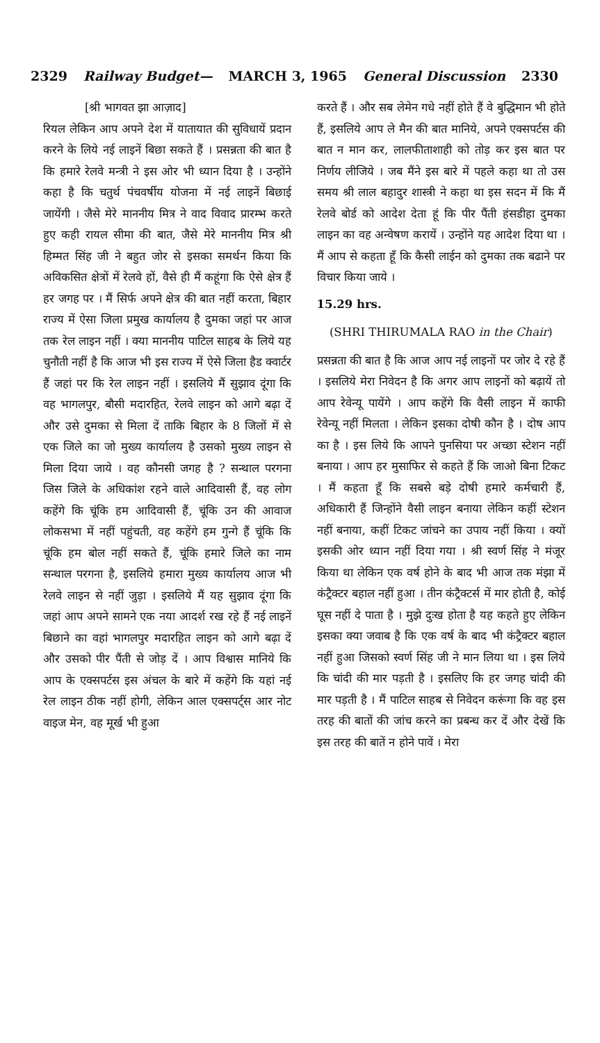2329 Railway Budget— MARCH 3, 1965 General Discussion 2330
[श्री भागवत झा आज़ाद]
रियल लेकिन आप अपने देश में यातायात की सुविधायें प्रदान करने के लिये नई लाइनें बिछा सकते हैं । प्रसन्नता की बात है कि हमारे रेलवे मन्त्री ने इस ओर भी ध्यान दिया है । उन्होंने कहा है कि चतुर्थ पंचवर्षीय योजना में नई लाइनें बिछाई जायेंगी । जैसे मेरे माननीय मित्र ने वाद विवाद प्रारम्भ करते हुए कही रायल सीमा की बात, जैसे मेरे माननीय मित्र श्री हिम्मत सिंह जी ने बहुत जोर से इसका समर्थन किया कि अविकसित क्षेत्रों में रेलवे हों, वैसे ही मैं कहूंगा कि ऐसे क्षेत्र हैं हर जगह पर । मैं सिर्फ अपने क्षेत्र की बात नहीं करता, बिहार राज्य में ऐसा जिला प्रमुख कार्यालय है दुमका जहां पर आज तक रेल लाइन नहीं । क्या माननीय पाटिल साहब के लिये यह चुनौती नहीं है कि आज भी इस राज्य में ऐसे जिला हैड क्वार्टर हैं जहां पर कि रेल लाइन नहीं । इसलिये मैं सुझाव दूंगा कि वह भागलपुर, बौसी मदारहित, रेलवे लाइन को आगे बढ़ा दें और उसे दुमका से मिला दें ताकि बिहार के 8 जिलों में से एक जिले का जो मुख्य कार्यालय है उसको मुख्य लाइन से मिला दिया जाये । वह कौनसी जगह है ? सन्थाल परगना जिस जिले के अधिकांश रहने वाले आदिवासी हैं, वह लोग कहेंगे कि चूंकि हम आदिवासी हैं, चूंकि उन की आवाज लोकसभा में नहीं पहुंचती, वह कहेंगे हम गुन्गे हैं चूंकि कि चूंकि हम बोल नहीं सकते हैं, चूंकि हमारे जिले का नाम सन्थाल परगना है, इसलिये हमारा मुख्य कार्यालय आज भी रेलवे लाइन से नहीं जुड़ा । इसलिये मैं यह सुझाव दूंगा कि जहां आप अपने सामने एक नया आदर्श रख रहे हैं नई लाइनें बिछाने का वहां भागलपुर मदारहित लाइन को आगे बढ़ा दें और उसको पीर पैंती से जोड़ दें । आप विश्वास मानिये कि आप के एक्सपर्टस इस अंचल के बारे में कहेंगे कि यहां नई रेल लाइन ठीक नहीं होगी, लेकिन आल एक्सपर्ट्स आर नोट वाइज मेन, वह मूर्ख भी हुआ
करते हैं । और सब लेमेन गधे नहीं होते हैं वे बुद्धिमान भी होते हैं, इसलिये आप ले मैन की बात मानिये, अपने एक्सपर्टस की बात न मान कर, लालफीताशाही को तोड़ कर इस बात पर निर्णय लीजिये । जब मैंने इस बारे में पहले कहा था तो उस समय श्री लाल बहादुर शास्त्री ने कहा था इस सदन में कि मैं रेलवे बोर्ड को आदेश देता हूं कि पीर पैंती हंसडीहा दुमका लाइन का वह अन्वेषण करायें । उन्होंने यह आदेश दिया था । मैं आप से कहता हूँ कि कैसी लाईन को दुमका तक बढाने पर विचार किया जाये ।
15.29 hrs.
(SHRI THIRUMALA RAO in the Chair)
प्रसन्नता की बात है कि आज आप नई लाइनों पर जोर दे रहे हैं । इसलिये मेरा निवेदन है कि अगर आप लाइनों को बढ़ायें तो आप रेवेन्यू पायेंगे । आप कहेंगे कि वैसी लाइन में काफी रेवेन्यू नहीं मिलता । लेकिन इसका दोषी कौन है । दोष आप का है । इस लिये कि आपने पुनसिया पर अच्छा स्टेशन नहीं बनाया । आप हर मुसाफिर से कहते हैं कि जाओ बिना टिकट । मैं कहता हूँ कि सबसे बड़े दोषी हमारे कर्मचारी हैं, अधिकारी हैं जिन्होंने वैसी लाइन बनाया लेकिन कहीं स्टेशन नहीं बनाया, कहीं टिकट जांचने का उपाय नहीं किया । क्यों इसकी ओर ध्यान नहीं दिया गया । श्री स्वर्ण सिंह ने मंजूर किया था लेकिन एक वर्ष होने के बाद भी आज तक मंझा में कंट्रैक्टर बहाल नहीं हुआ । तीन कंट्रैक्टर्स में मार होती है, कोई घूस नहीं दे पाता है । मुझे दुःख होता है यह कहते हुए लेकिन इसका क्या जवाब है कि एक वर्ष के बाद भी कंट्रैक्टर बहाल नहीं हुआ जिसको स्वर्ण सिंह जी ने मान लिया था । इस लिये कि चांदी की मार पड़ती है । इसलिए कि हर जगह चांदी की मार पड़ती है । मैं पाटिल साहब से निवेदन करूंगा कि वह इस तरह की बातों की जांच करने का प्रबन्ध कर दें और देखें कि इस तरह की बातें न होने पावें । मेरा